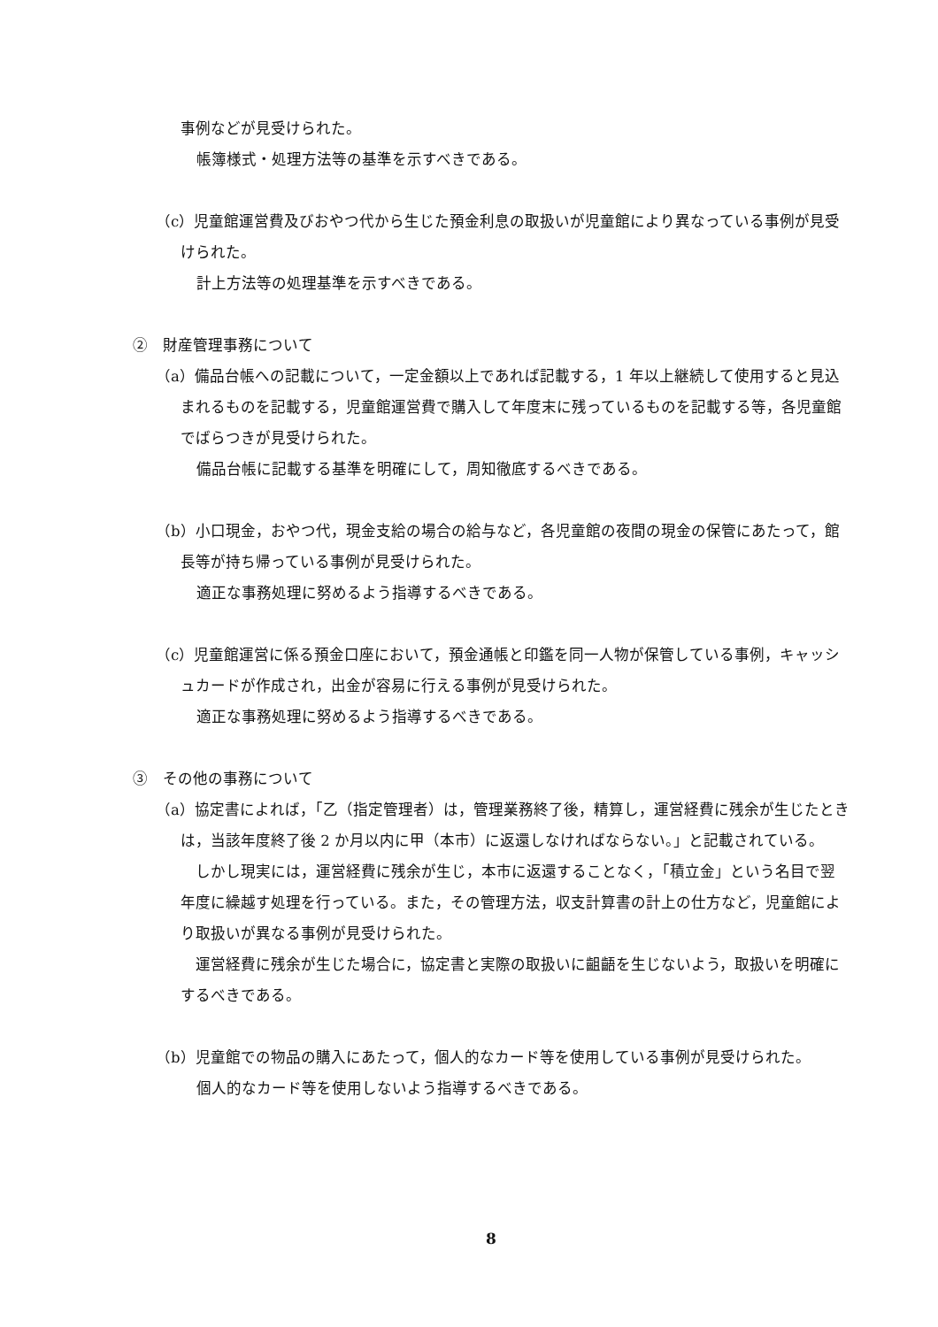事例などが見受けられた。
帳簿様式・処理方法等の基準を示すべきである。
（c）児童館運営費及びおやつ代から生じた預金利息の取扱いが児童館により異なっている事例が見受けられた。
計上方法等の処理基準を示すべきである。
②　財産管理事務について
（a）備品台帳への記載について，一定金額以上であれば記載する，1 年以上継続して使用すると見込まれるものを記載する，児童館運営費で購入して年度末に残っているものを記載する等，各児童館でばらつきが見受けられた。
備品台帳に記載する基準を明確にして，周知徹底するべきである。
（b）小口現金，おやつ代，現金支給の場合の給与など，各児童館の夜間の現金の保管にあたって，館長等が持ち帰っている事例が見受けられた。
適正な事務処理に努めるよう指導するべきである。
（c）児童館運営に係る預金口座において，預金通帳と印鑑を同一人物が保管している事例，キャッシュカードが作成され，出金が容易に行える事例が見受けられた。
適正な事務処理に努めるよう指導するべきである。
③　その他の事務について
（a）協定書によれば，「乙（指定管理者）は，管理業務終了後，精算し，運営経費に残余が生じたときは，当該年度終了後 2 か月以内に甲（本市）に返還しなければならない。」と記載されている。
　しかし現実には，運営経費に残余が生じ，本市に返還することなく，「積立金」という名目で翌年度に繰越す処理を行っている。また，その管理方法，収支計算書の計上の仕方など，児童館により取扱いが異なる事例が見受けられた。
　運営経費に残余が生じた場合に，協定書と実際の取扱いに齟齬を生じないよう，取扱いを明確にするべきである。
（b）児童館での物品の購入にあたって，個人的なカード等を使用している事例が見受けられた。
個人的なカード等を使用しないよう指導するべきである。
8